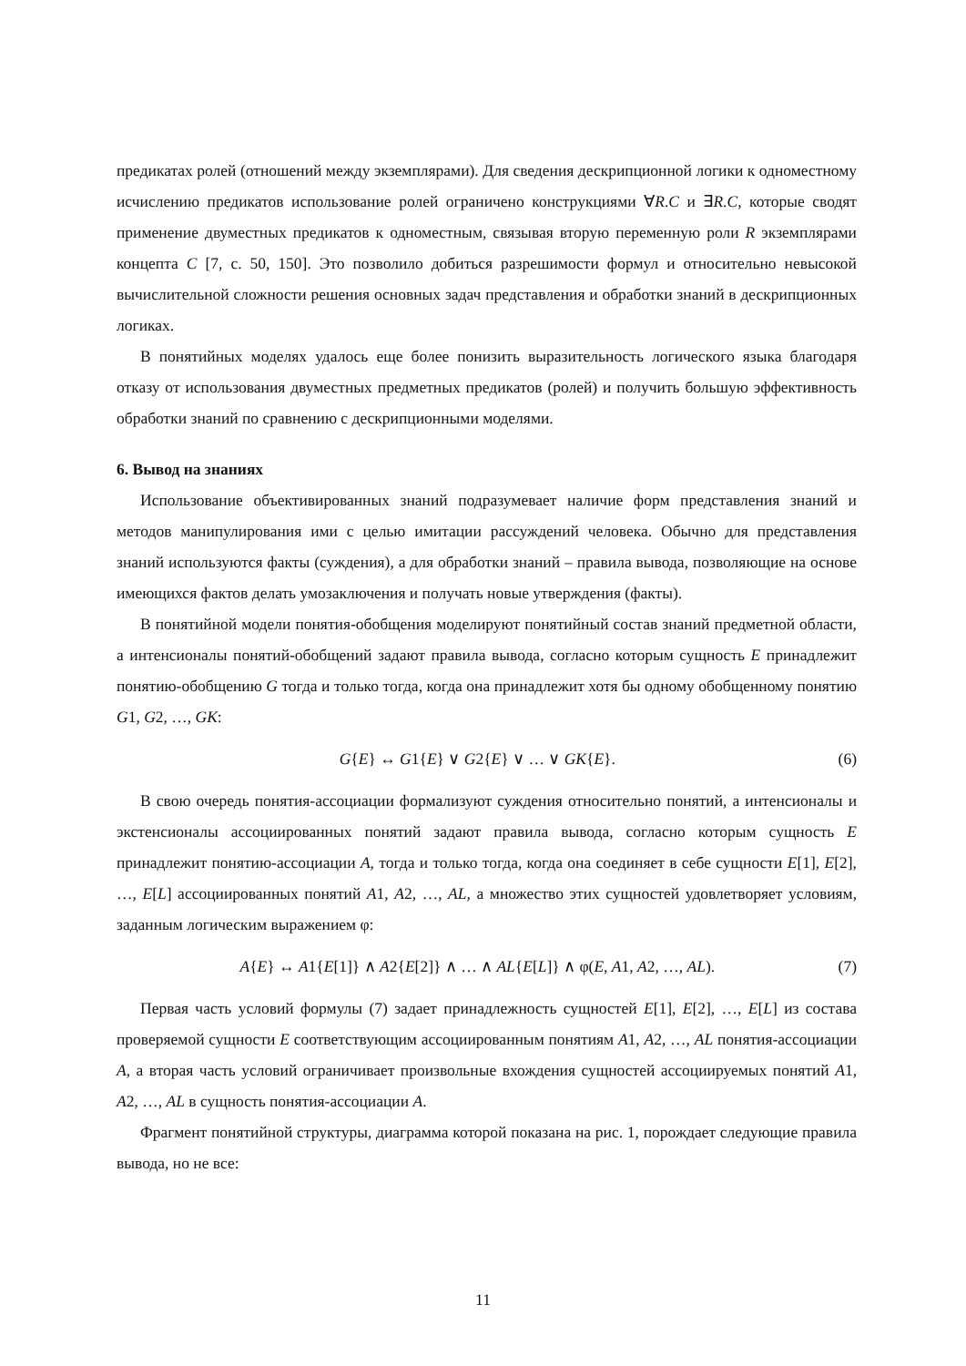предикатах ролей (отношений между экземплярами). Для сведения дескрипционной логики к одноместному исчислению предикатов использование ролей ограничено конструкциями ∀R.C и ∃R.C, которые сводят применение двуместных предикатов к одноместным, связывая вторую переменную роли R экземплярами концепта C [7, с. 50, 150]. Это позволило добиться разрешимости формул и относительно невысокой вычислительной сложности решения основных задач представления и обработки знаний в дескрипционных логиках.
В понятийных моделях удалось еще более понизить выразительность логического языка благодаря отказу от использования двуместных предметных предикатов (ролей) и получить большую эффективность обработки знаний по сравнению с дескрипционными моделями.
6. Вывод на знаниях
Использование объективированных знаний подразумевает наличие форм представления знаний и методов манипулирования ими с целью имитации рассуждений человека. Обычно для представления знаний используются факты (суждения), а для обработки знаний – правила вывода, позволяющие на основе имеющихся фактов делать умозаключения и получать новые утверждения (факты).
В понятийной модели понятия-обобщения моделируют понятийный состав знаний предметной области, а интенсионалы понятий-обобщений задают правила вывода, согласно которым сущность E принадлежит понятию-обобщению G тогда и только тогда, когда она принадлежит хотя бы одному обобщенному понятию G1, G2, …, GK:
G{E} ↔ G1{E} ∨ G2{E} ∨ … ∨ GK{E}. (6)
В свою очередь понятия-ассоциации формализуют суждения относительно понятий, а интенсионалы и экстенсионалы ассоциированных понятий задают правила вывода, согласно которым сущность E принадлежит понятию-ассоциации A, тогда и только тогда, когда она соединяет в себе сущности E[1], E[2], …, E[L] ассоциированных понятий A1, A2, …, AL, а множество этих сущностей удовлетворяет условиям, заданным логическим выражением φ:
A{E} ↔ A1{E[1]} ∧ A2{E[2]} ∧ … ∧ AL{E[L]} ∧ φ(E, A1, A2, …, AL). (7)
Первая часть условий формулы (7) задает принадлежность сущностей E[1], E[2], …, E[L] из состава проверяемой сущности E соответствующим ассоциированным понятиям A1, A2, …, AL понятия-ассоциации A, а вторая часть условий ограничивает произвольные вхождения сущностей ассоциируемых понятий A1, A2, …, AL в сущность понятия-ассоциации A.
Фрагмент понятийной структуры, диаграмма которой показана на рис. 1, порождает следующие правила вывода, но не все:
11